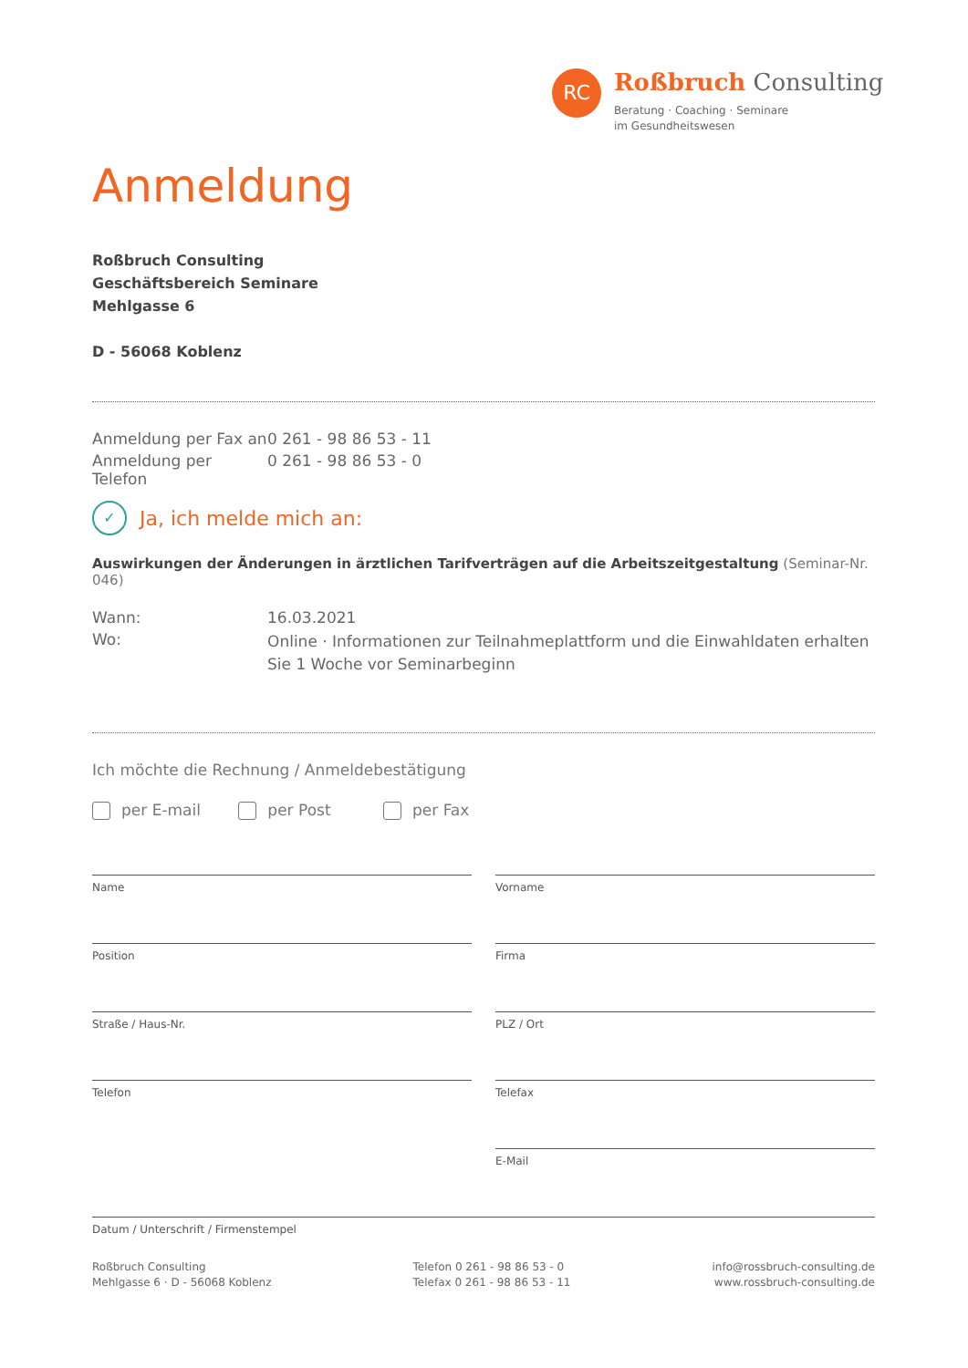RC
Roßbruch Consulting
Beratung · Coaching · Seminare
im Gesundheitswesen
Anmeldung
Roßbruch Consulting
Geschäftsbereich Seminare
Mehlgasse 6
D - 56068 Koblenz
Anmeldung per Fax an 0 261 - 98 86 53 - 11
Anmeldung per Telefon 0 261 - 98 86 53 - 0
✓ Ja, ich melde mich an:
Auswirkungen der Änderungen in ärztlichen Tarifverträgen auf die Arbeitszeitgestaltung (Seminar-Nr. 046)
Wann: 16.03.2021
Wo: Online · Informationen zur Teilnahmeplattform und die Einwahldaten erhalten Sie 1 Woche vor Seminarbeginn
Ich möchte die Rechnung / Anmeldebestätigung
per E-mail per Post per Fax
Name
Vorname
Position
Firma
Straße / Haus-Nr.
PLZ / Ort
Telefon
Telefax
E-Mail
Datum / Unterschrift / Firmenstempel
Roßbruch Consulting
Mehlgasse 6 · D - 56068 Koblenz
Telefon 0 261 - 98 86 53 - 0
Telefax 0 261 - 98 86 53 - 11
info@rossbruch-consulting.de
www.rossbruch-consulting.de